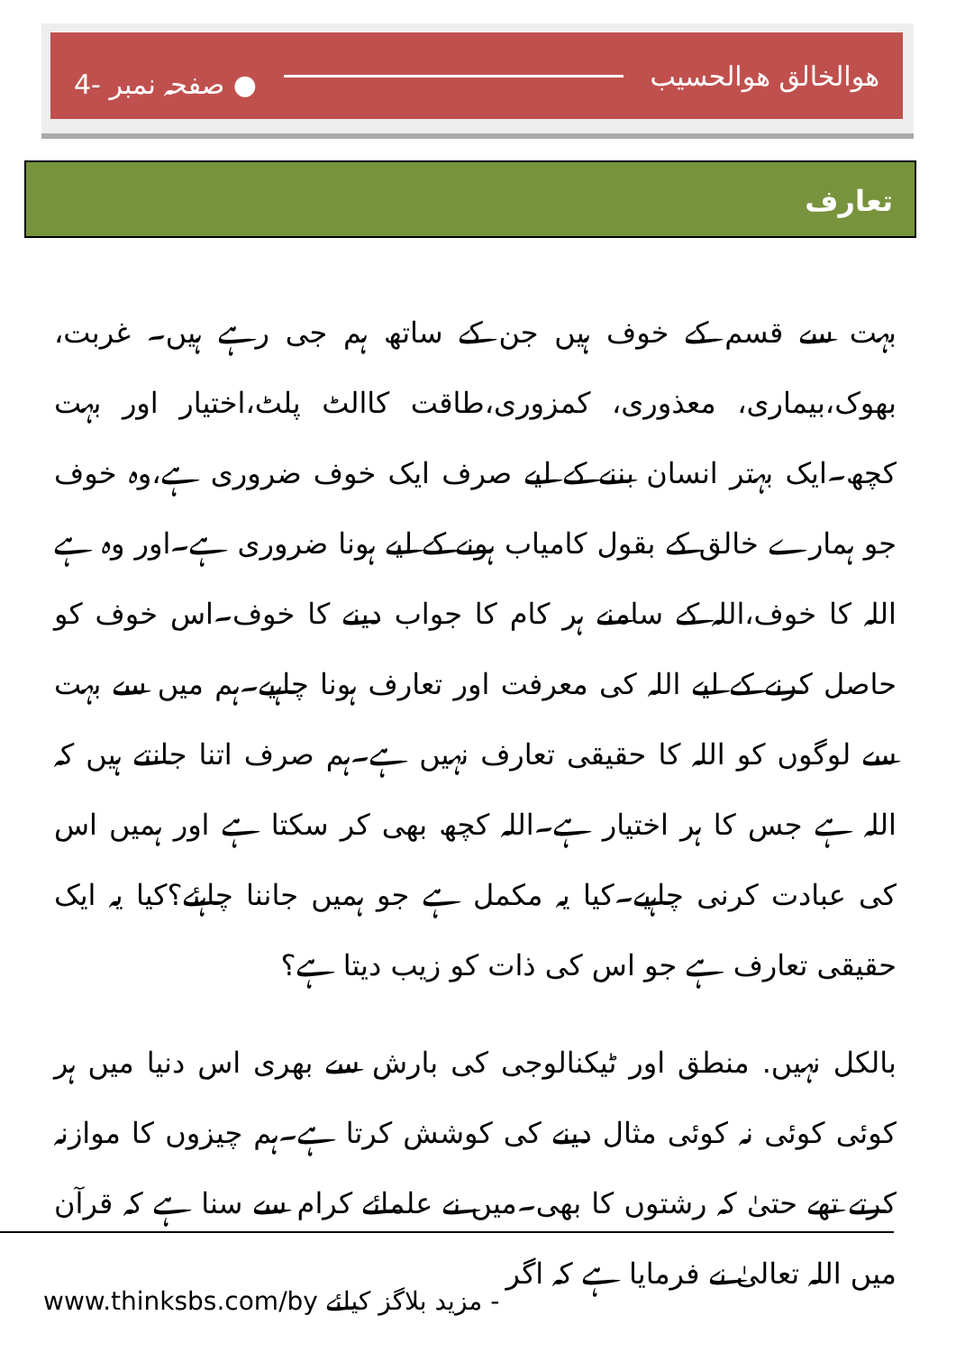هوالخالق هوالحسیب ● صفحہ نمبر -4
تعارف
بہت سے قسم کے خوف ہیں جن کے ساتھ ہم جی رہے ہیں۔ غربت، بھوک،بیماری، معذوری، کمزوری،طاقت کاالٹ پلٹ،اختیار اور بہت کچھ۔ایک بہتر انسان بننے کے لیے صرف ایک خوف ضروری ہے،وہ خوف جو ہمارے خالق کے بقول کامیاب ہونے کے لیے ہونا ضروری ہے۔اور وہ ہے اللہ کا خوف،اللہ کے سامنے ہر کام کا جواب دینے کا خوف۔اس خوف کو حاصل کرنے کے لیے اللہ کی معرفت اور تعارف ہونا چاہیے۔ہم میں سے بہت سے لوگوں کو اللہ کا حقیقی تعارف نہیں ہے۔ہم صرف اتنا جانتے ہیں کہ اللہ ہے جس کا ہر اختیار ہے۔اللہ کچھ بھی کر سکتا ہے اور ہمیں اس کی عبادت کرنی چاہیے۔کیا یہ مکمل ہے جو ہمیں جاننا چاہئے؟کیا یہ ایک حقیقی تعارف ہے جو اس کی ذات کو زیب دیتا ہے؟
بالکل نہیں. منطق اور ٹیکنالوجی کی بارش سے بھری اس دنیا میں ہر کوئی کوئی نہ کوئی مثال دینے کی کوشش کرتا ہے۔ہم چیزوں کا موازنہ کرتے تھے حتیٰ کہ رشتوں کا بھی۔میں نے علمائے کرام سے سنا ہے کہ قرآن میں اللہ تعالیٰ نے فرمایا ہے کہ اگر
www.thinksbs.com/by مزید بلاگز کیلئے -